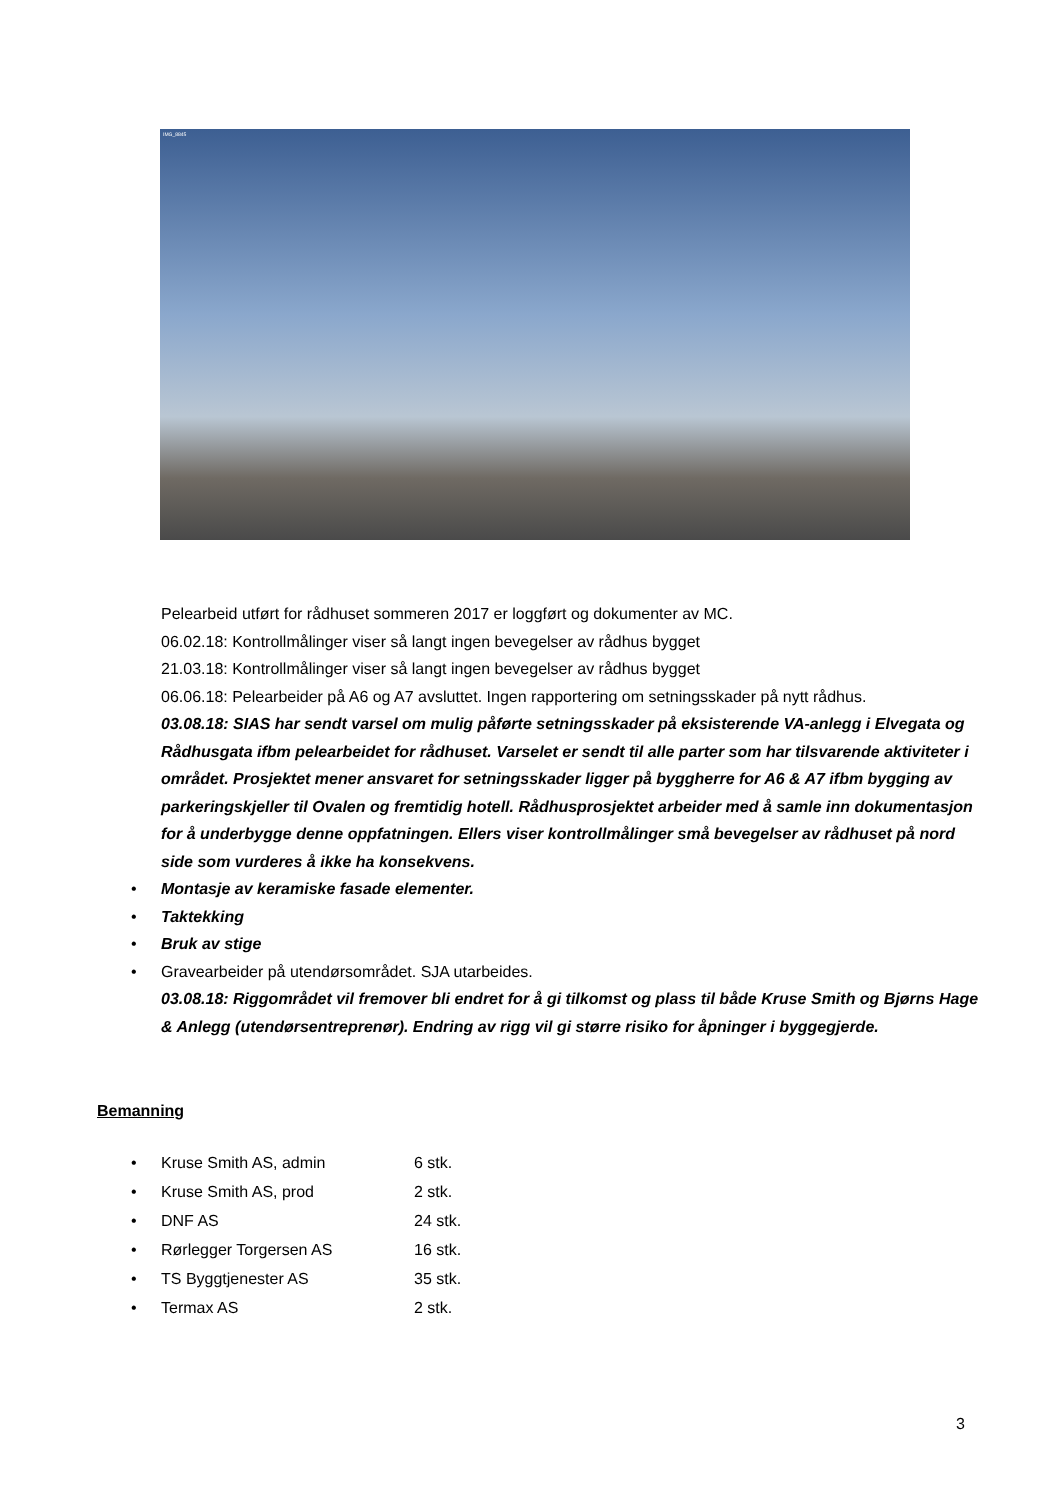IMG_8845
Pelearbeid utført for rådhuset sommeren 2017 er loggført og dokumenter av MC.
06.02.18: Kontrollmålinger viser så langt ingen bevegelser av rådhus bygget
21.03.18: Kontrollmålinger viser så langt ingen bevegelser av rådhus bygget
06.06.18: Pelearbeider på A6 og A7 avsluttet. Ingen rapportering om setningsskader på nytt rådhus.
03.08.18: SIAS har sendt varsel om mulig påførte setningsskader på eksisterende VA-anlegg i Elvegata og Rådhusgata ifbm pelearbeidet for rådhuset. Varselet er sendt til alle parter som har tilsvarende aktiviteter i området. Prosjektet mener ansvaret for setningsskader ligger på byggherre for A6 & A7 ifbm bygging av parkeringskjeller til Ovalen og fremtidig hotell. Rådhusprosjektet arbeider med å samle inn dokumentasjon for å underbygge denne oppfatningen. Ellers viser kontrollmålinger små bevegelser av rådhuset på nord side som vurderes å ikke ha konsekvens.
• Montasje av keramiske fasade elementer.
• Taktekking
• Bruk av stige
• Gravearbeider på utendørsområdet. SJA utarbeides.
03.08.18: Riggområdet vil fremover bli endret for å gi tilkomst og plass til både Kruse Smith og Bjørns Hage & Anlegg (utendørsentreprenør). Endring av rigg vil gi større risiko for åpninger i byggegjerde.
Bemanning
• Kruse Smith AS, admin 6 stk.
• Kruse Smith AS, prod 2 stk.
• DNF AS 24 stk.
• Rørlegger Torgersen AS 16 stk.
• TS Byggtjenester AS 35 stk.
• Termax AS 2 stk.
3